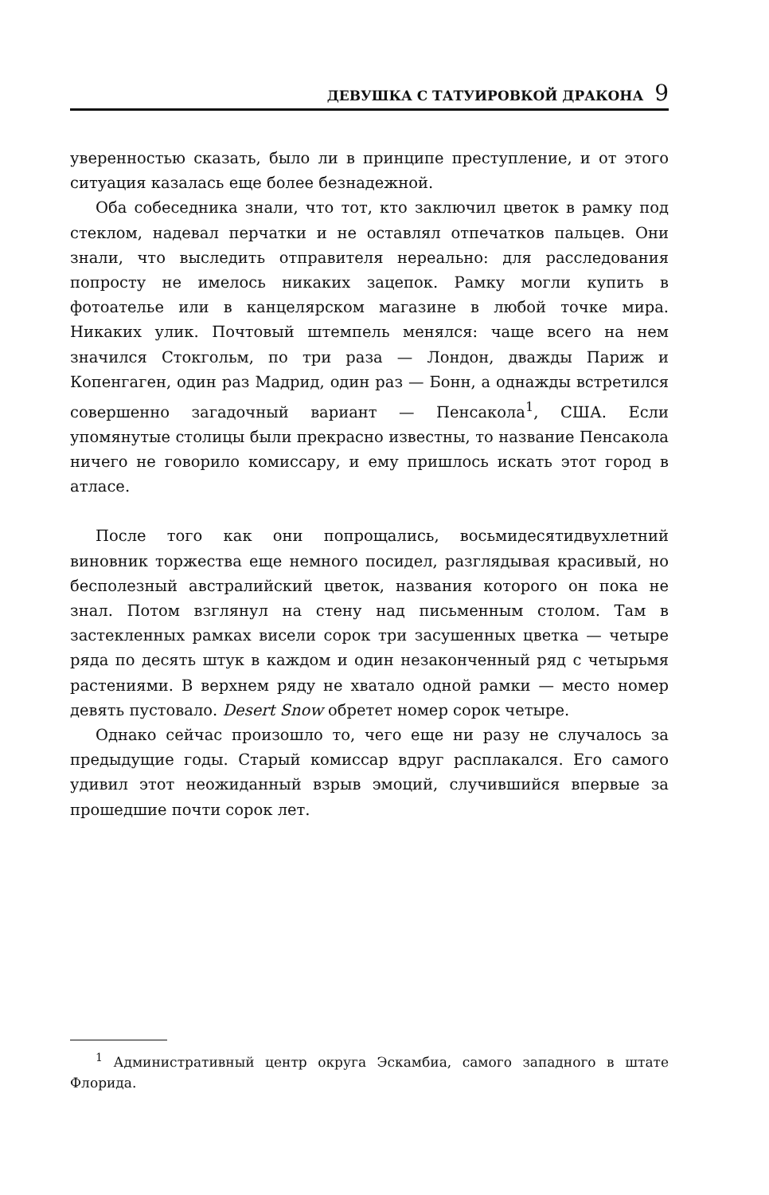ДЕВУШКА С ТАТУИРОВКОЙ ДРАКОНА 9
уверенностью сказать, было ли в принципе преступление, и от этого ситуация казалась еще более безнадежной.
Оба собеседника знали, что тот, кто заключил цветок в рамку под стеклом, надевал перчатки и не оставлял отпечатков пальцев. Они знали, что выследить отправителя нереально: для расследования попросту не имелось никаких зацепок. Рамку могли купить в фотоателье или в канцелярском магазине в любой точке мира. Никаких улик. Почтовый штемпель менялся: чаще всего на нем значился Стокгольм, по три раза — Лондон, дважды Париж и Копенгаген, один раз Мадрид, один раз — Бонн, а однажды встретился совершенно загадочный вариант — Пенсакола<sup>1</sup>, США. Если упомянутые столицы были прекрасно известны, то название Пенсакола ничего не говорило комиссару, и ему пришлось искать этот город в атласе.
После того как они попрощались, восьмидесятидвухлетний виновник торжества еще немного посидел, разглядывая красивый, но бесполезный австралийский цветок, названия которого он пока не знал. Потом взглянул на стену над письменным столом. Там в застекленных рамках висели сорок три засушенных цветка — четыре ряда по десять штук в каждом и один незаконченный ряд с четырьмя растениями. В верхнем ряду не хватало одной рамки — место номер девять пустовало. Desert Snow обретет номер сорок четыре.
Однако сейчас произошло то, чего еще ни разу не случалось за предыдущие годы. Старый комиссар вдруг расплакался. Его самого удивил этот неожиданный взрыв эмоций, случившийся впервые за прошедшие почти сорок лет.
<sup>1</sup> Административный центр округа Эскамбиа, самого западного в штате Флорида.